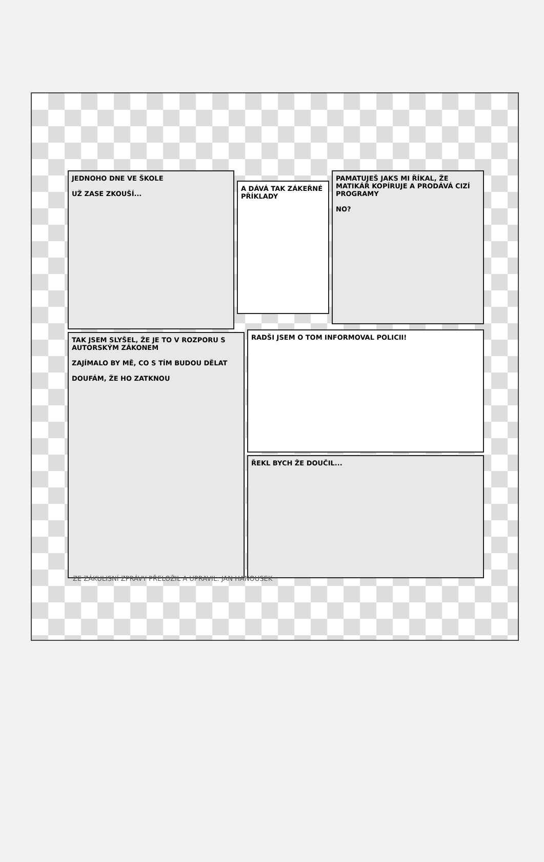JEDNOHO DNE VE ŠKOLE
UŽ ZASE ZKOUŠÍ...
A DÁVÁ TAK ZÁKEŘNÉ PŘÍKLADY
PAMATUJEŠ JAKS MI ŘÍKAL, ŽE MATIKÁŘ KOPÍRUJE A PRODÁVÁ CIZÍ PROGRAMY
NO?
TAK JSEM SLYŠEL, ŽE JE TO V ROZPORU S AUTORSKÝM ZÁKONEM
ZAJÍMALO BY MĚ, CO S TÍM BUDOU DĚLAT
DOUFÁM, ŽE HO ZATKNOU
RADŠI JSEM O TOM INFORMOVAL POLICII!
ŘEKL BYCH ŽE DOUČIL...
ZE ZÁKULISNÍ ZPRÁVY PŘELOŽIL A UPRAVIL: JAN HANOUSEK